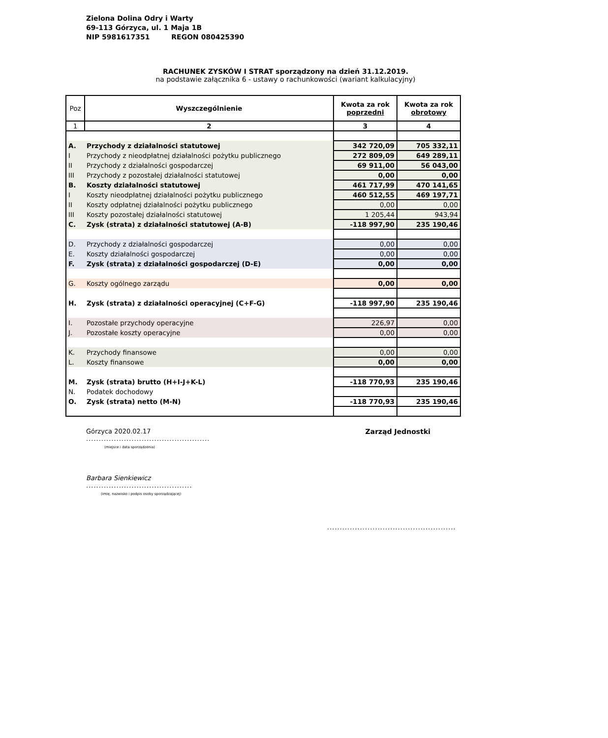Zielona Dolina Odry i Warty
69-113 Górzyca, ul. 1 Maja 1B
NIP 5981617351 REGON 080425390
RACHUNEK ZYSKÓW I STRAT sporządzony na dzień 31.12.2019.
na podstawie załącznika 6 - ustawy o rachunkowości (wariant kalkulacyjny)
| Poz | Wyszczególnienie | Kwota za rok poprzedni | Kwota za rok obrotowy |
| --- | --- | --- | --- |
| 1 | 2 | 3 | 4 |
| A. | Przychody z działalności statutowej | 342 720,09 | 705 332,11 |
| I | Przychody z nieodpłatnej działalności pożytku publicznego | 272 809,09 | 649 289,11 |
| II | Przychody z działalności gospodarczej | 69 911,00 | 56 043,00 |
| III | Przychody z pozostałej działalności statutowej | 0,00 | 0,00 |
| B. | Koszty działalności statutowej | 461 717,99 | 470 141,65 |
| I | Koszty nieodpłatnej działalności pożytku publicznego | 460 512,55 | 469 197,71 |
| II | Koszty odpłatnej działalności pożytku publicznego | 0,00 | 0,00 |
| III | Koszty pozostałej działalności statutowej | 1 205,44 | 943,94 |
| C. | Zysk (strata) z działalności statutowej (A-B) | -118 997,90 | 235 190,46 |
| D. | Przychody z działalności gospodarczej | 0,00 | 0,00 |
| E. | Koszty działalności gospodarczej | 0,00 | 0,00 |
| F. | Zysk (strata) z działalności gospodarczej (D-E) | 0,00 | 0,00 |
| G. | Koszty ogólnego zarządu | 0,00 | 0,00 |
| H. | Zysk (strata) z działalności operacyjnej (C+F-G) | -118 997,90 | 235 190,46 |
| I. | Pozostałe przychody operacyjne | 226,97 | 0,00 |
| J. | Pozostałe koszty operacyjne | 0,00 | 0,00 |
| K. | Przychody finansowe | 0,00 | 0,00 |
| L. | Koszty finansowe | 0,00 | 0,00 |
| M. | Zysk (strata) brutto (H+I-J+K-L) | -118 770,93 | 235 190,46 |
| N. | Podatek dochodowy | | |
| O. | Zysk (strata) netto (M-N) | -118 770,93 | 235 190,46 |
Górzyca 2020.02.17
.................................................
(miejsce i data sporządzenia)
Zarząd Jednostki
Barbara Sienkiewicz
..........................................
(imię, nazwisko i podpis osoby sporządzającej)
...................................................